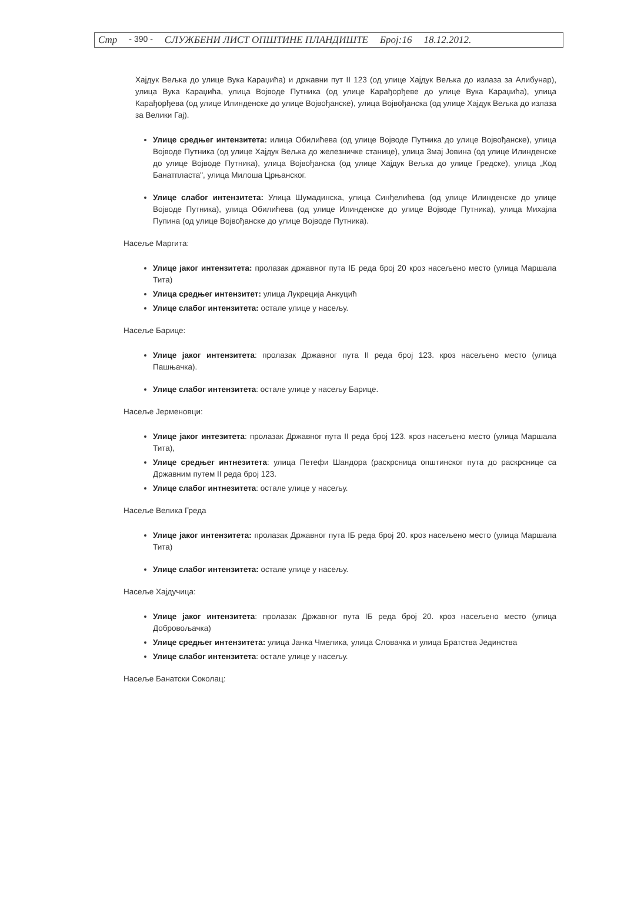Стр - 390 - СЛУЖБЕНИ ЛИСТ ОПШТИНЕ ПЛАНДИШТЕ Број:16 18.12.2012.
Хајдук Вељка до улице Вука Караџића) и државни пут II 123 (од улице Хајдук Вељка до излаза за Алибунар), улица Вука Караџића, улица Војводе Путника (од улице Карађорђеве до улице Вука Караџића), улица Карађорђева (од улице Илинденске до улице Војвођанске), улица Војвођанска (од улице Хајдук Вељка до излаза за Велики Гај).
Улице средњег интензитета: илица Обилићева (од улице Војводе Путника до улице Војвођанске), улица Војводе Путника (од улице Хајдук Вељка до железничке станице), улица Змај Јовина (од улице Илинденске до улице Војводе Путника), улица Војвођанска (од улице Хајдук Вељка до улице Гредске), улица „Код Банатпласта", улица Милоша Црњанског.
Улице слабог интензитета: Улица Шумадинска, улица Синђелићева (од улице Илинденске до улице Војводе Путника), улица Обилићева (од улице Илинденске до улице Војводе Путника), улица Михајла Пупина (од улице Војвођанске до улице Војводе Путника).
Насеље Маргита:
Улице јаког интензитета: пролазак државног пута IБ реда број 20 кроз насељено место (улица Маршала Тита)
Улица средњег интензитет: улица Лукреција Анкуцић
Улице слабог интензитета: остале улице у насељу.
Насеље Барице:
Улице јаког интензитета: пролазак Државног пута II реда број 123. кроз насељено место (улица Пашњачка).
Улице слабог интензитета: остале улице у насељу Барице.
Насеље Јерменовци:
Улице јаког интезитета: пролазак Државног пута II реда број 123. кроз насељено место (улица Маршала Тита),
Улице средњег интнезитета: улица Петефи Шандора (раскрсница општинског пута до раскрснице са Државним путем II реда број 123.
Улице слабог интнезитета: остале улице у насељу.
Насеље Велика Греда
Улице јаког интензитета: пролазак Државног пута IБ реда број 20. кроз насељено место (улица Маршала Тита)
Улице слабог интензитета: остале улице у насељу.
Насеље Хајдучица:
Улице јаког интензитета: пролазак Државног пута IБ реда број 20. кроз насељено место (улица Добровољачка)
Улице средњег интензитета: улица Јанка Чмелика, улица Словачка и улица Братства Јединства
Улице слабог интензитета: остале улице у насељу.
Насеље Банатски Соколац: